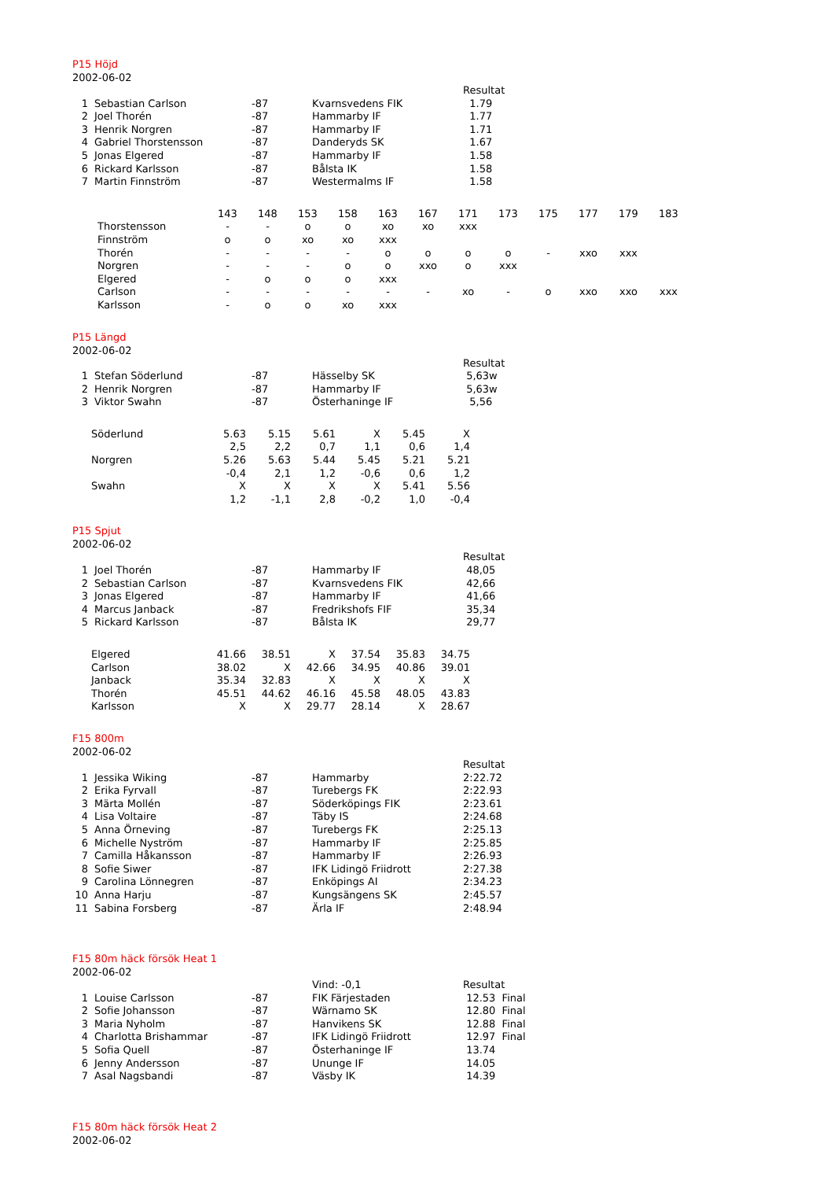P15 Höjd
2002-06-02
| | | | | Resultat |
| 1 | Sebastian Carlson | -87 | Kvarnsvedens FIK | 1.79 |
| 2 | Joel Thorén | -87 | Hammarby IF | 1.77 |
| 3 | Henrik Norgren | -87 | Hammarby IF | 1.71 |
| 4 | Gabriel Thorstensson | -87 | Danderyds SK | 1.67 |
| 5 | Jonas Elgered | -87 | Hammarby IF | 1.58 |
| 6 | Rickard Karlsson | -87 | Bålsta IK | 1.58 |
| 7 | Martin Finnström | -87 | Westermalms IF | 1.58 |
| | 143 | 148 | 153 | 158 | 163 | 167 | 171 | 173 | 175 | 177 | 179 | 183 |
| Thorstensson | - | - | o | o | xo | xo | xxx | | | | | |
| Finnström | o | o | xo | xo | xxx | | | | | | | |
| Thorén | - | - | - | - | o | o | o | o | - | xxo | xxx | |
| Norgren | - | - | - | o | o | xxo | o | xxx | | | | |
| Elgered | - | o | o | o | xxx | | | | | | | |
| Carlson | - | - | - | - | - | - | xo | - | o | xxo | xxo | xxx |
| Karlsson | - | o | o | xo | xxx | | | | | | | |
P15 Längd
2002-06-02
| | | | | Resultat |
| 1 | Stefan Söderlund | -87 | Hässelby SK | 5,63w |
| 2 | Henrik Norgren | -87 | Hammarby IF | 5,63w |
| 3 | Viktor Swahn | -87 | Österhaninge IF | 5,56 |
| Söderlund | 5.63 | 5.15 | 5.61 | X | 5.45 | X |
| | 2,5 | 2,2 | 0,7 | 1,1 | 0,6 | 1,4 |
| Norgren | 5.26 | 5.63 | 5.44 | 5.45 | 5.21 | 5.21 |
| | -0,4 | 2,1 | 1,2 | -0,6 | 0,6 | 1,2 |
| Swahn | X | X | X | X | 5.41 | 5.56 |
| | 1,2 | -1,1 | 2,8 | -0,2 | 1,0 | -0,4 |
P15 Spjut
2002-06-02
| | | | | Resultat |
| 1 | Joel Thorén | -87 | Hammarby IF | 48,05 |
| 2 | Sebastian Carlson | -87 | Kvarnsvedens FIK | 42,66 |
| 3 | Jonas Elgered | -87 | Hammarby IF | 41,66 |
| 4 | Marcus Janback | -87 | Fredrikshofs FIF | 35,34 |
| 5 | Rickard Karlsson | -87 | Bålsta IK | 29,77 |
| Elgered | 41.66 | 38.51 | X | 37.54 | 35.83 | 34.75 |
| Carlson | 38.02 | X | 42.66 | 34.95 | 40.86 | 39.01 |
| Janback | 35.34 | 32.83 | X | X | X | X |
| Thorén | 45.51 | 44.62 | 46.16 | 45.58 | 48.05 | 43.83 |
| Karlsson | X | X | 29.77 | 28.14 | X | 28.67 |
F15 800m
2002-06-02
| | | | | Resultat |
| 1 | Jessika Wiking | -87 | Hammarby | 2:22.72 |
| 2 | Erika Fyrvall | -87 | Turebergs FK | 2:22.93 |
| 3 | Märta Mollén | -87 | Söderköpings FIK | 2:23.61 |
| 4 | Lisa Voltaire | -87 | Täby IS | 2:24.68 |
| 5 | Anna Örneving | -87 | Turebergs FK | 2:25.13 |
| 6 | Michelle Nyström | -87 | Hammarby IF | 2:25.85 |
| 7 | Camilla Håkansson | -87 | Hammarby IF | 2:26.93 |
| 8 | Sofie Siwer | -87 | IFK Lidingö Friidrott | 2:27.38 |
| 9 | Carolina Lönnegren | -87 | Enköpings AI | 2:34.23 |
| 10 | Anna Harju | -87 | Kungsängens SK | 2:45.57 |
| 11 | Sabina Forsberg | -87 | Ärla IF | 2:48.94 |
F15 80m häck försök Heat 1
2002-06-02
| | | | Vind: -0,1 | Resultat |
| 1 | Louise Carlsson | -87 | FIK Färjestaden | 12.53 Final |
| 2 | Sofie Johansson | -87 | Wärnamo SK | 12.80 Final |
| 3 | Maria Nyholm | -87 | Hanvikens SK | 12.88 Final |
| 4 | Charlotta Brishammar | -87 | IFK Lidingö Friidrott | 12.97 Final |
| 5 | Sofia Quell | -87 | Österhaninge IF | 13.74 |
| 6 | Jenny Andersson | -87 | Ununge IF | 14.05 |
| 7 | Asal Nagsbandi | -87 | Väsby IK | 14.39 |
F15 80m häck försök Heat 2
2002-06-02